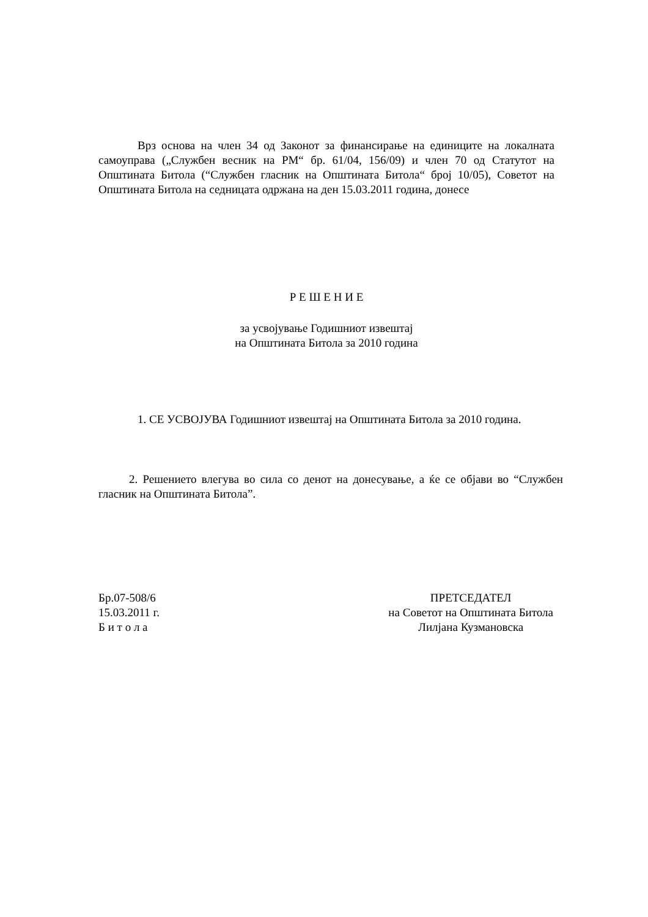Врз основа на член 34 од Законот за финансирање на единиците на локалната самоуправа („Службен весник на РМ“ бр. 61/04, 156/09) и член 70 од Статутот на Општината Битола (“Службен гласник на Општината Битола“ број 10/05), Советот на Општината Битола на седницата одржана на ден 15.03.2011 година, донесе
Р Е Ш Е Н И Е
за усвојување Годишниот извештај
на Општината Битола за 2010 година
1. СЕ УСВОЈУВА Годишниот извештај на Општината Битола за 2010 година.
2. Решението влегува во сила со денот на донесување, а ќе се објави во “Службен гласник на Општината Битола”.
Бр.07-508/6
15.03.2011 г.
Б и т о л а
ПРЕТСЕДАТЕЛ
на Советот на Општината Битола
Лилјана Кузмановска